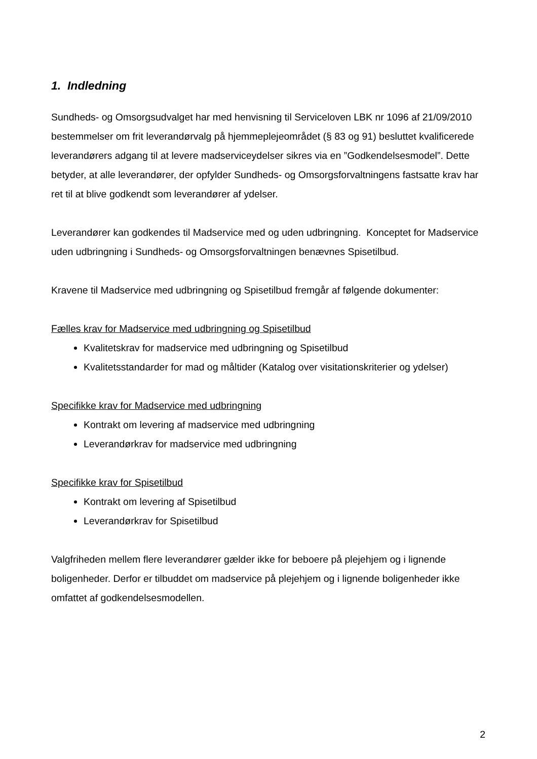1. Indledning
Sundheds- og Omsorgsudvalget har med henvisning til Serviceloven LBK nr 1096 af 21/09/2010 bestemmelser om frit leverandørvalg på hjemmeplejeområdet (§ 83 og 91) besluttet kvalificerede leverandørers adgang til at levere madserviceydelser sikres via en ”Godkendelsesmodel”. Dette betyder, at alle leverandører, der opfylder Sundheds- og Omsorgsforvaltningens fastsatte krav har ret til at blive godkendt som leverandører af ydelser.
Leverandører kan godkendes til Madservice med og uden udbringning. Konceptet for Madservice uden udbringning i Sundheds- og Omsorgsforvaltningen benævnes Spisetilbud.
Kravene til Madservice med udbringning og Spisetilbud fremgår af følgende dokumenter:
Fælles krav for Madservice med udbringning og Spisetilbud
Kvalitetskrav for madservice med udbringning og Spisetilbud
Kvalitetsstandarder for mad og måltider (Katalog over visitationskriterier og ydelser)
Specifikke krav for Madservice med udbringning
Kontrakt om levering af madservice med udbringning
Leverandørkrav for madservice med udbringning
Specifikke krav for Spisetilbud
Kontrakt om levering af Spisetilbud
Leverandørkrav for Spisetilbud
Valgfriheden mellem flere leverandører gælder ikke for beboere på plejehjem og i lignende boligenheder. Derfor er tilbuddet om madservice på plejehjem og i lignende boligenheder ikke omfattet af godkendelsesmodellen.
2